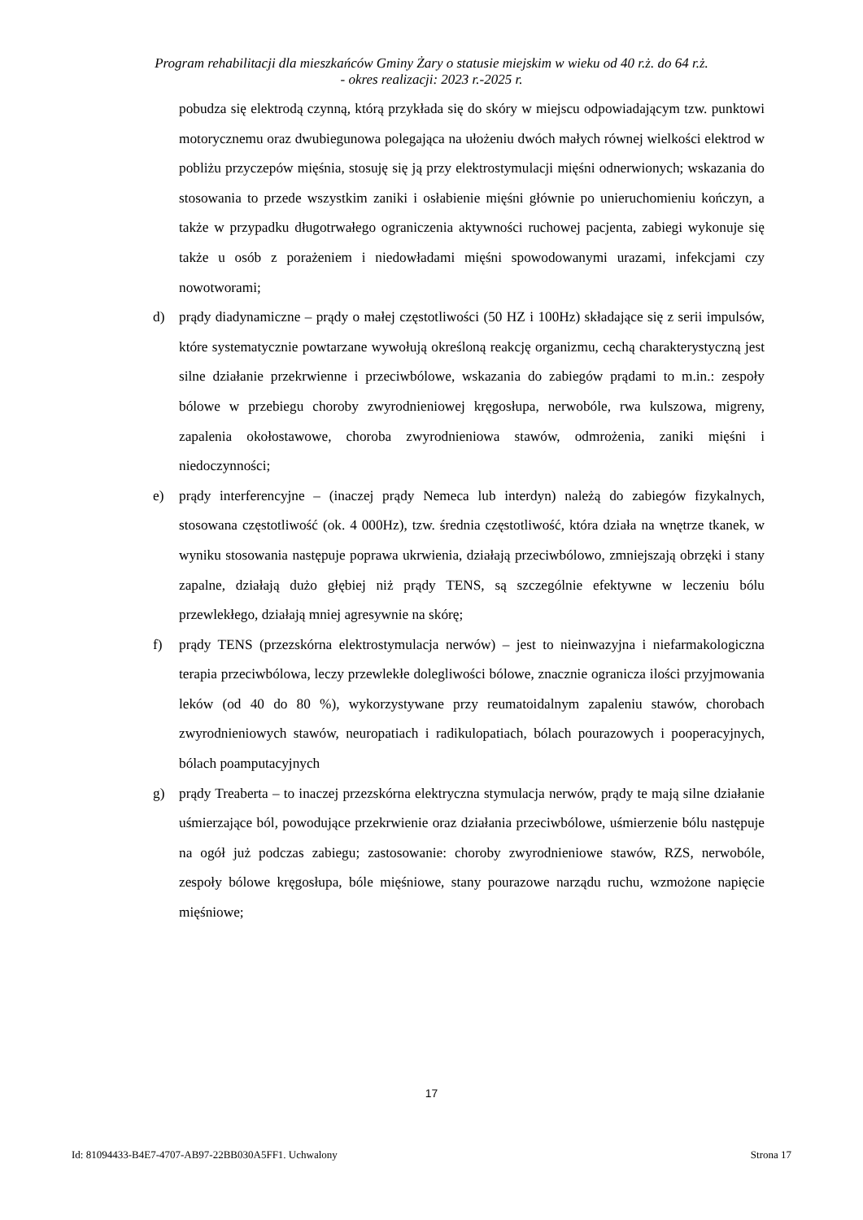Program rehabilitacji dla mieszkańców Gminy Żary o statusie miejskim w wieku od 40 r.ż. do 64 r.ż.
- okres realizacji: 2023 r.-2025 r.
pobudza się elektrodą czynną, którą przykłada się do skóry w miejscu odpowiadającym tzw. punktowi motorycznemu oraz dwubiegunowa polegająca na ułożeniu dwóch małych równej wielkości elektrod w pobliżu przyczepów mięśnia, stosuję się ją przy elektrostymulacji mięśni odnerwionych; wskazania do stosowania to przede wszystkim zaniki i osłabienie mięśni głównie po unieruchomieniu kończyn, a także w przypadku długotrwałego ograniczenia aktywności ruchowej pacjenta, zabiegi wykonuje się także u osób z porażeniem i niedowładami mięśni spowodowanymi urazami, infekcjami czy nowotworami;
d) prądy diadynamiczne – prądy o małej częstotliwości (50 HZ i 100Hz) składające się z serii impulsów, które systematycznie powtarzane wywołują określoną reakcję organizmu, cechą charakterystyczną jest silne działanie przekrwienne i przeciwbólowe, wskazania do zabiegów prądami to m.in.: zespoły bólowe w przebiegu choroby zwyrodnieniowej kręgosłupa, nerwobóle, rwa kulszowa, migreny, zapalenia okołostawowe, choroba zwyrodnieniowa stawów, odmrożenia, zaniki mięśni i niedoczynności;
e) prądy interferencyjne – (inaczej prądy Nemeca lub interdyn) należą do zabiegów fizykalnych, stosowana częstotliwość (ok. 4 000Hz), tzw. średnia częstotliwość, która działa na wnętrze tkanek, w wyniku stosowania następuje poprawa ukrwienia, działają przeciwbólowo, zmniejszają obrzęki i stany zapalne, działają dużo głębiej niż prądy TENS, są szczególnie efektywne w leczeniu bólu przewlekłego, działają mniej agresywnie na skórę;
f) prądy TENS (przezskórna elektrostymulacja nerwów) – jest to nieinwazyjna i niefarmakologiczna terapia przeciwbólowa, leczy przewlekłe dolegliwości bólowe, znacznie ogranicza ilości przyjmowania leków (od 40 do 80 %), wykorzystywane przy reumatoidalnym zapaleniu stawów, chorobach zwyrodnieniowych stawów, neuropatiach i radikulopatiach, bólach pourazowych i pooperacyjnych, bólach poamputacyjnych
g) prądy Treaberta – to inaczej przezskórna elektryczna stymulacja nerwów, prądy te mają silne działanie uśmierzające ból, powodujące przekrwienie oraz działania przeciwbólowe, uśmierzenie bólu następuje na ogół już podczas zabiegu; zastosowanie: choroby zwyrodnieniowe stawów, RZS, nerwobóle, zespoły bólowe kręgosłupa, bóle mięśniowe, stany pourazowe narządu ruchu, wzmożone napięcie mięśniowe;
17
Id: 81094433-B4E7-4707-AB97-22BB030A5FF1. Uchwalony Strona 17